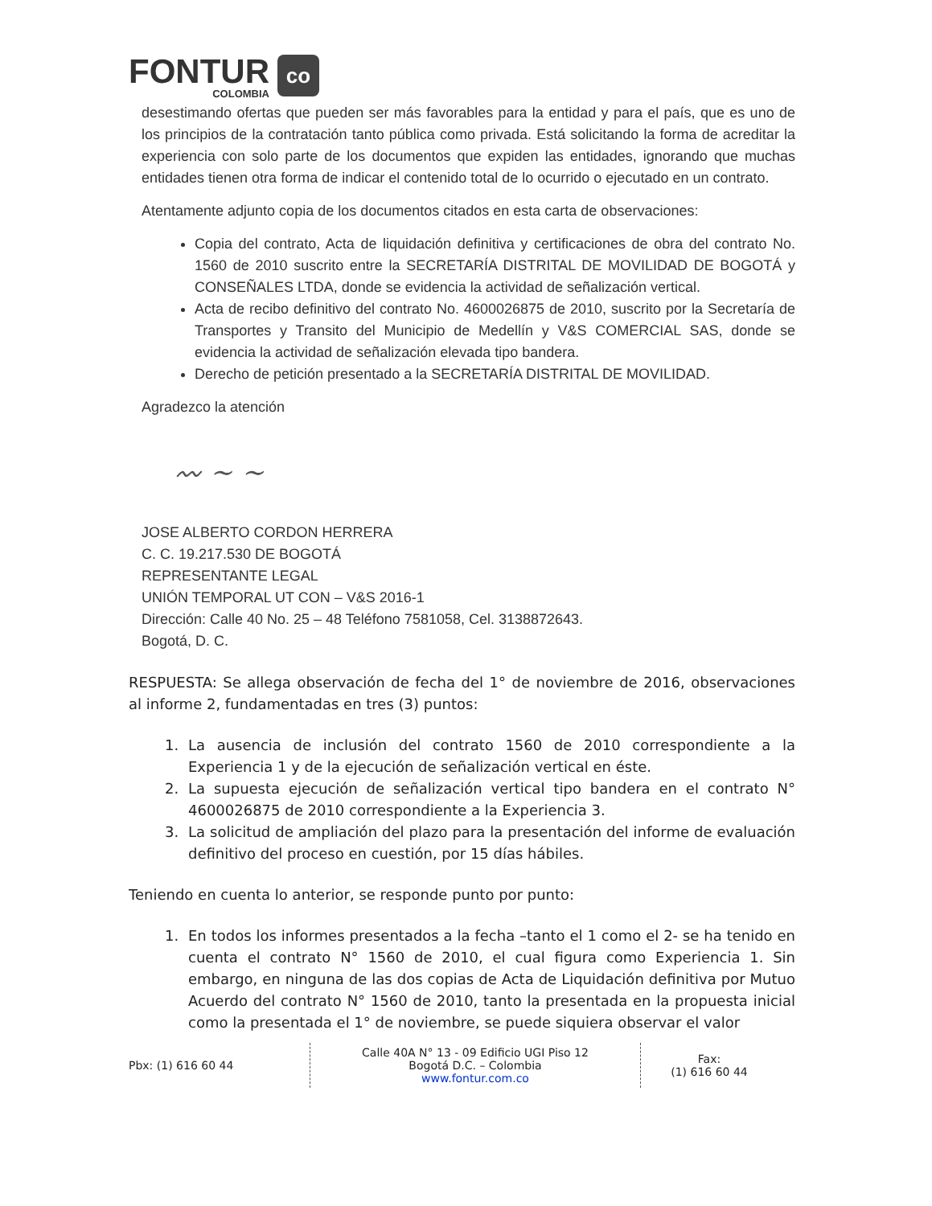FONTUR
COLOMBIA
co
desestimando ofertas que pueden ser más favorables para la entidad y para el país, que es uno de los principios de la contratación tanto pública como privada. Está solicitando la forma de acreditar la experiencia con solo parte de los documentos que expiden las entidades, ignorando que muchas entidades tienen otra forma de indicar el contenido total de lo ocurrido o ejecutado en un contrato.
Atentamente adjunto copia de los documentos citados en esta carta de observaciones:
Copia del contrato, Acta de liquidación definitiva y certificaciones de obra del contrato No. 1560 de 2010 suscrito entre la SECRETARÍA DISTRITAL DE MOVILIDAD DE BOGOTÁ y CONSEÑALES LTDA, donde se evidencia la actividad de señalización vertical.
Acta de recibo definitivo del contrato No. 4600026875 de 2010, suscrito por la Secretaría de Transportes y Transito del Municipio de Medellín y V&S COMERCIAL SAS, donde se evidencia la actividad de señalización elevada tipo bandera.
Derecho de petición presentado a la SECRETARÍA DISTRITAL DE MOVILIDAD.
Agradezco la atención
〰 ~ ~
JOSE ALBERTO CORDON HERRERA
C. C. 19.217.530 DE BOGOTÁ
REPRESENTANTE LEGAL
UNIÓN TEMPORAL UT CON – V&S 2016-1
Dirección: Calle 40 No. 25 – 48 Teléfono 7581058, Cel. 3138872643.
Bogotá, D. C.
RESPUESTA: Se allega observación de fecha del 1° de noviembre de 2016, observaciones al informe 2, fundamentadas en tres (3) puntos:
1. La ausencia de inclusión del contrato 1560 de 2010 correspondiente a la Experiencia 1 y de la ejecución de señalización vertical en éste.
2. La supuesta ejecución de señalización vertical tipo bandera en el contrato N° 4600026875 de 2010 correspondiente a la Experiencia 3.
3. La solicitud de ampliación del plazo para la presentación del informe de evaluación definitivo del proceso en cuestión, por 15 días hábiles.
Teniendo en cuenta lo anterior, se responde punto por punto:
1. En todos los informes presentados a la fecha –tanto el 1 como el 2- se ha tenido en cuenta el contrato N° 1560 de 2010, el cual figura como Experiencia 1. Sin embargo, en ninguna de las dos copias de Acta de Liquidación definitiva por Mutuo Acuerdo del contrato N° 1560 de 2010, tanto la presentada en la propuesta inicial como la presentada el 1° de noviembre, se puede siquiera observar el valor
Pbx: (1) 616 60 44
Calle 40A N° 13 - 09 Edificio UGI Piso 12
Bogotá D.C. – Colombia
www.fontur.com.co
Fax:
(1) 616 60 44